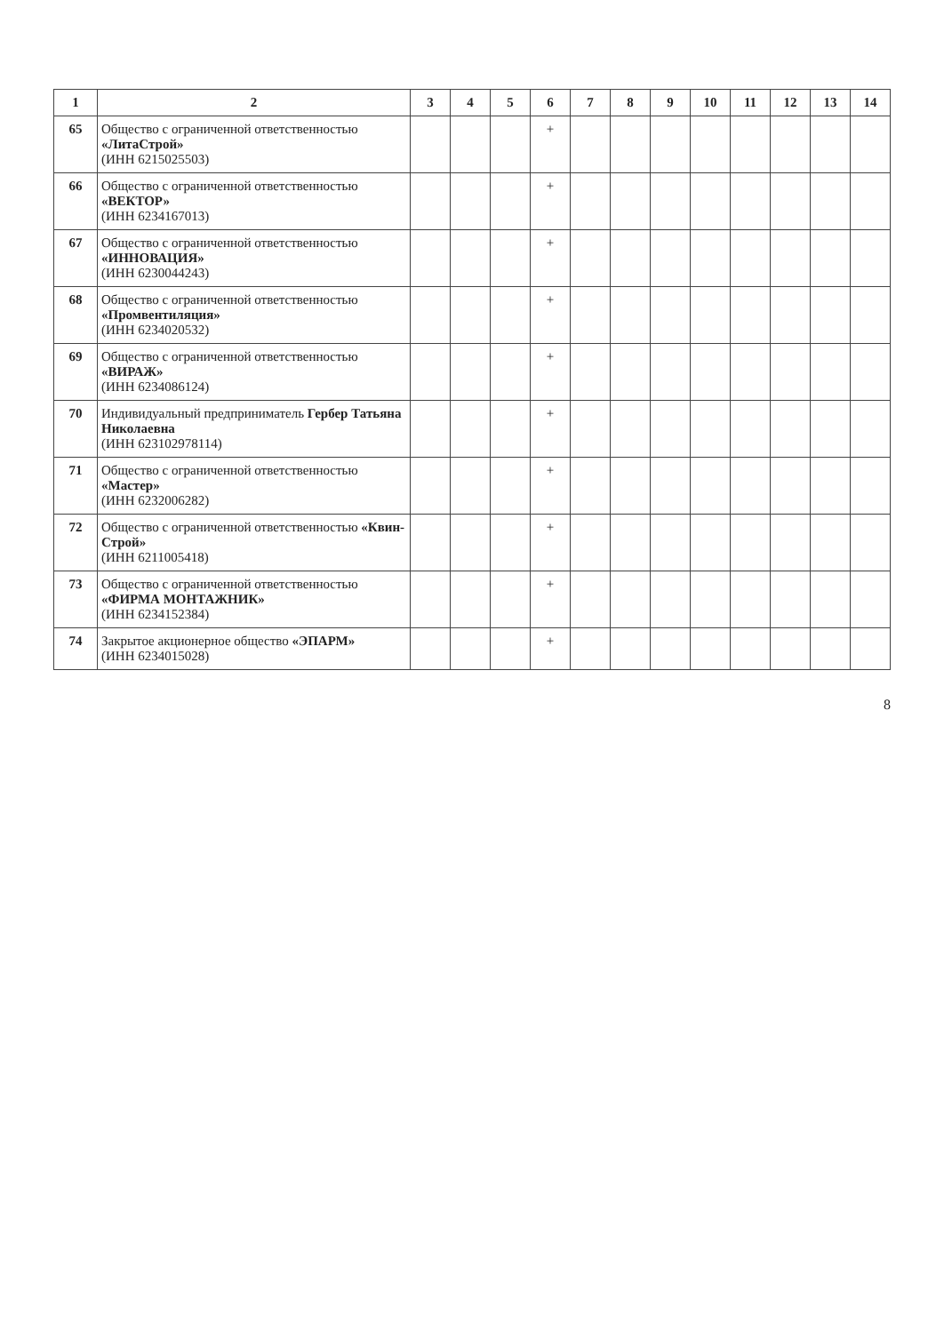| 1 | 2 | 3 | 4 | 5 | 6 | 7 | 8 | 9 | 10 | 11 | 12 | 13 | 14 |
| --- | --- | --- | --- | --- | --- | --- | --- | --- | --- | --- | --- | --- | --- |
| 65 | Общество с ограниченной ответственностью «ЛитаСтрой» (ИНН 6215025503) | | | | + | | | | | | | | |
| 66 | Общество с ограниченной ответственностью «ВЕКТОР» (ИНН 6234167013) | | | | + | | | | | | | | |
| 67 | Общество с ограниченной ответственностью «ИННОВАЦИЯ» (ИНН 6230044243) | | | | + | | | | | | | | |
| 68 | Общество с ограниченной ответственностью «Промвентиляция» (ИНН 6234020532) | | | | + | | | | | | | | |
| 69 | Общество с ограниченной ответственностью «ВИРАЖ» (ИНН 6234086124) | | | | + | | | | | | | | |
| 70 | Индивидуальный предприниматель Гербер Татьяна Николаевна (ИНН 623102978114) | | | | + | | | | | | | | |
| 71 | Общество с ограниченной ответственностью «Мастер» (ИНН 6232006282) | | | | + | | | | | | | | |
| 72 | Общество с ограниченной ответственностью «Квин-Строй» (ИНН 6211005418) | | | | + | | | | | | | | |
| 73 | Общество с ограниченной ответственностью «ФИРМА МОНТАЖНИК» (ИНН 6234152384) | | | | + | | | | | | | | |
| 74 | Закрытое акционерное общество «ЭПАРМ» (ИНН 6234015028) | | | | + | | | | | | | | |
8